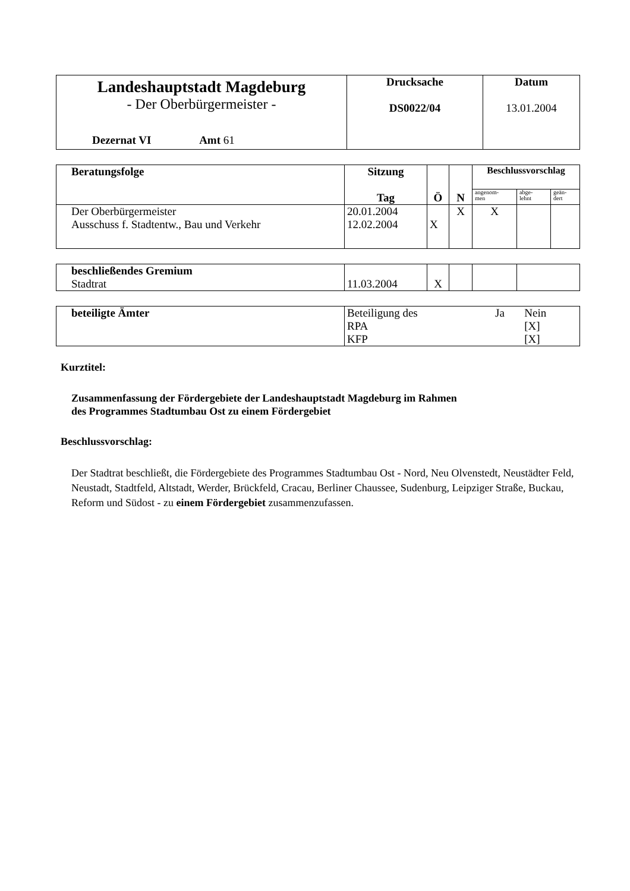| Landeshauptstadt Magdeburg - Der Oberbürgermeister - Dezernat VI Amt 61 | Drucksache DS0022/04 | Datum 13.01.2004 |
| Beratungsfolge | Sitzung Tag | Ö | N | Beschlussvorschlag | | |
| --- | --- | --- | --- | --- | --- | --- |
| | | | | angenom- men | abge- lehnt | geän- dert |
| Der Oberbürgermeister Ausschuss f. Stadtentw., Bau und Verkehr | 20.01.2004 12.02.2004 | X | X | X | | |
| beschließendes Gremium Stadtrat | 11.03.2004 | X | | | |
| beteiligte Ämter | / Beteiligung des / Ja / Nein / / RPA / / [X] / / KFP / / [X] / |
Kurztitel:
Zusammenfassung der Fördergebiete der Landeshauptstadt Magdeburg im Rahmen
des Programmes Stadtumbau Ost zu einem Fördergebiet
Beschlussvorschlag:
Der Stadtrat beschließt, die Fördergebiete des Programmes Stadtumbau Ost - Nord, Neu Olvenstedt, Neustädter Feld, Neustadt, Stadtfeld, Altstadt, Werder, Brückfeld, Cracau, Berliner Chaussee, Sudenburg, Leipziger Straße, Buckau, Reform und Südost - zu einem Fördergebiet zusammenzufassen.